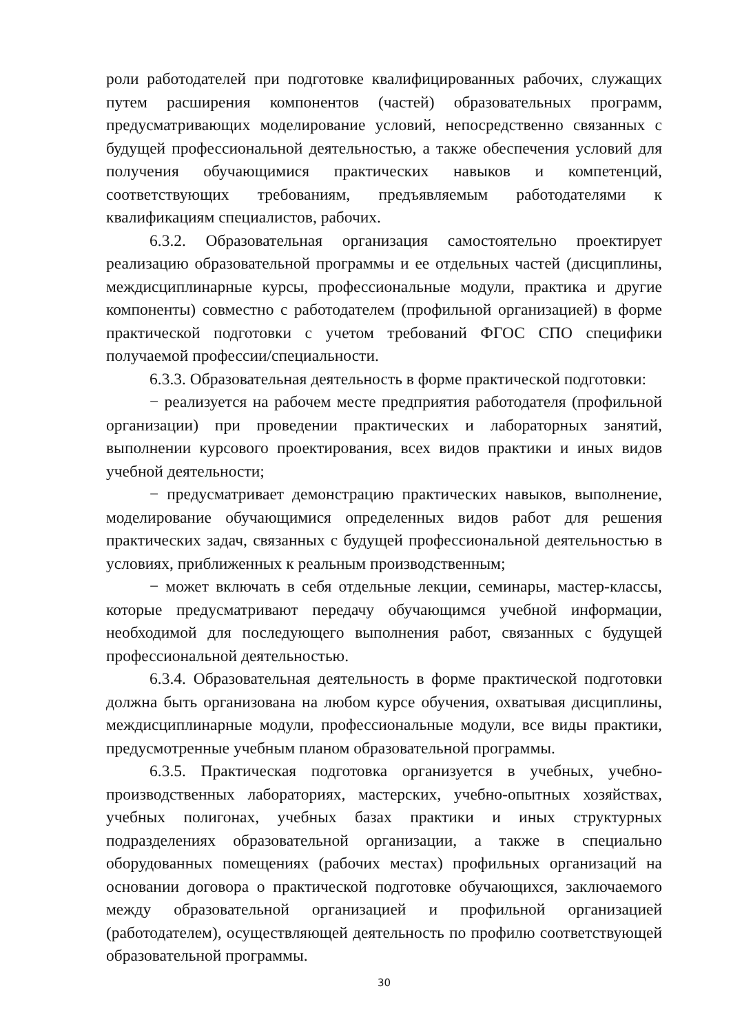роли работодателей при подготовке квалифицированных рабочих, служащих путем расширения компонентов (частей) образовательных программ, предусматривающих моделирование условий, непосредственно связанных с будущей профессиональной деятельностью, а также обеспечения условий для получения обучающимися практических навыков и компетенций, соответствующих требованиям, предъявляемым работодателями к квалификациям специалистов, рабочих.
6.3.2. Образовательная организация самостоятельно проектирует реализацию образовательной программы и ее отдельных частей (дисциплины, междисциплинарные курсы, профессиональные модули, практика и другие компоненты) совместно с работодателем (профильной организацией) в форме практической подготовки с учетом требований ФГОС СПО специфики получаемой профессии/специальности.
6.3.3. Образовательная деятельность в форме практической подготовки:
− реализуется на рабочем месте предприятия работодателя (профильной организации) при проведении практических и лабораторных занятий, выполнении курсового проектирования, всех видов практики и иных видов учебной деятельности;
− предусматривает демонстрацию практических навыков, выполнение, моделирование обучающимися определенных видов работ для решения практических задач, связанных с будущей профессиональной деятельностью в условиях, приближенных к реальным производственным;
− может включать в себя отдельные лекции, семинары, мастер-классы, которые предусматривают передачу обучающимся учебной информации, необходимой для последующего выполнения работ, связанных с будущей профессиональной деятельностью.
6.3.4. Образовательная деятельность в форме практической подготовки должна быть организована на любом курсе обучения, охватывая дисциплины, междисциплинарные модули, профессиональные модули, все виды практики, предусмотренные учебным планом образовательной программы.
6.3.5. Практическая подготовка организуется в учебных, учебно-производственных лабораториях, мастерских, учебно-опытных хозяйствах, учебных полигонах, учебных базах практики и иных структурных подразделениях образовательной организации, а также в специально оборудованных помещениях (рабочих местах) профильных организаций на основании договора о практической подготовке обучающихся, заключаемого между образовательной организацией и профильной организацией (работодателем), осуществляющей деятельность по профилю соответствующей образовательной программы.
30